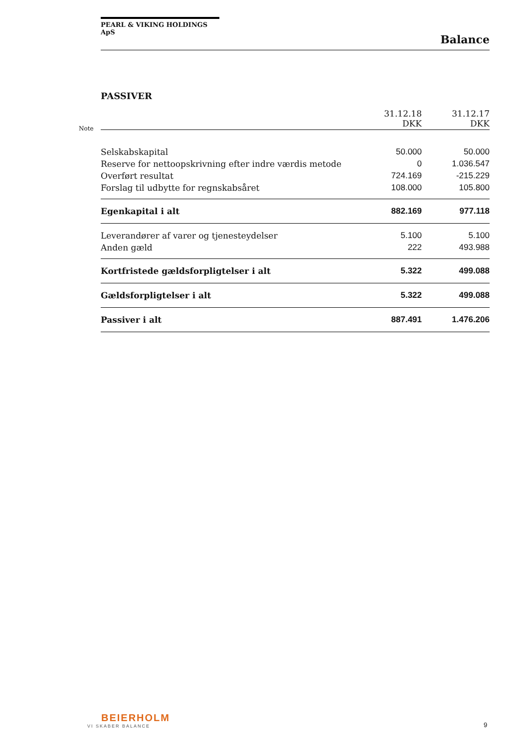PEARL & VIKING HOLDINGS ApS
Balance
PASSIVER
Note
| | 31.12.18 DKK | 31.12.17 DKK |
| --- | --- | --- |
| Selskabskapital | 50.000 | 50.000 |
| Reserve for nettoopskrivning efter indre værdis metode | 0 | 1.036.547 |
| Overført resultat | 724.169 | -215.229 |
| Forslag til udbytte for regnskabsåret | 108.000 | 105.800 |
| Egenkapital i alt | 882.169 | 977.118 |
| Leverandører af varer og tjenesteydelser | 5.100 | 5.100 |
| Anden gæld | 222 | 493.988 |
| Kortfristede gældsforpligtelser i alt | 5.322 | 499.088 |
| Gældsforpligtelser i alt | 5.322 | 499.088 |
| Passiver i alt | 887.491 | 1.476.206 |
BEIERHOLM
VI SKABER BALANCE
9